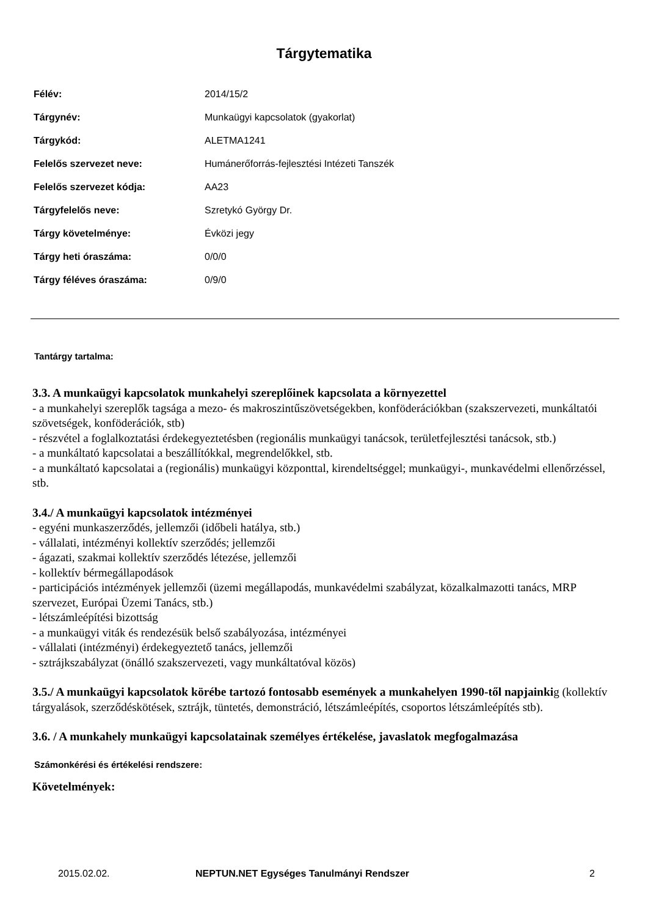Tárgytematika
| Félév: | 2014/15/2 |
| Tárgynév: | Munkaügyi kapcsolatok (gyakorlat) |
| Tárgykód: | ALETMA1241 |
| Felelős szervezet neve: | Humánerőforrás-fejlesztési Intézeti Tanszék |
| Felelős szervezet kódja: | AA23 |
| Tárgyfelelős neve: | Szretykó György Dr. |
| Tárgy követelménye: | Évközi jegy |
| Tárgy heti óraszáma: | 0/0/0 |
| Tárgy féléves óraszáma: | 0/9/0 |
Tantárgy tartalma:
3.3. A munkaügyi kapcsolatok munkahelyi szereplőinek kapcsolata a környezettel
- a munkahelyi szereplők tagsága a mezo- és makroszintűszövetségekben, konföderációkban (szakszervezeti, munkáltatói szövetségek, konföderációk, stb)
- részvétel a foglalkoztatási érdekegyeztetésben (regionális munkaügyi tanácsok, területfejlesztési tanácsok, stb.)
- a munkáltató kapcsolatai a beszállítókkal, megrendelőkkel, stb.
- a munkáltató kapcsolatai a (regionális) munkaügyi központtal, kirendeltséggel; munkaügyi-, munkavédelmi ellenőrzéssel, stb.
3.4./ A munkaügyi kapcsolatok intézményei
- egyéni munkaszerződés, jellemzői (időbeli hatálya, stb.)
- vállalati, intézményi kollektív szerződés; jellemzői
- ágazati, szakmai kollektív szerződés létezése, jellemzői
- kollektív bérmegállapodások
- participációs intézmények jellemzői (üzemi megállapodás, munkavédelmi szabályzat, közalkalmazotti tanács, MRP szervezet, Európai Üzemi Tanács, stb.)
- létszámleépítési bizottság
- a munkaügyi viták és rendezésük belső szabályozása, intézményei
- vállalati (intézményi) érdekegyeztető tanács, jellemzői
- sztrájkszabályzat (önálló szakszervezeti, vagy munkáltatóval közös)
3.5./ A munkaügyi kapcsolatok körébe tartozó fontosabb események a munkahelyen 1990-től napjainkig (kollektív tárgyalások, szerződéskötések, sztrájk, tüntetés, demonstráció, létszámleépítés, csoportos létszámleépítés stb).
3.6. / A munkahely munkaügyi kapcsolatainak személyes értékelése, javaslatok megfogalmazása
Számonkérési és értékelési rendszere:
Követelmények:
2015.02.02. NEPTUN.NET Egységes Tanulmányi Rendszer 2